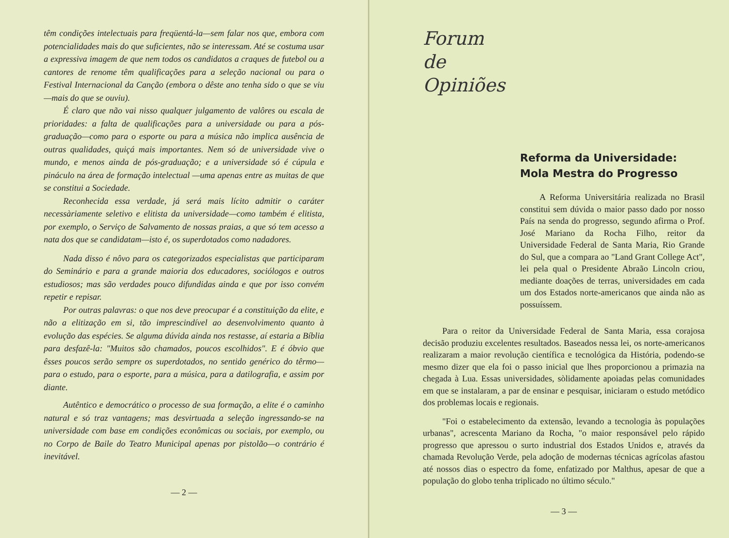têm condições intelectuais para freqüentá-la—sem falar nos que, embora com potencialidades mais do que suficientes, não se interessam. Até se costuma usar a expressiva imagem de que nem todos os candidatos a craques de futebol ou a cantores de renome têm qualificações para a seleção nacional ou para o Festival Internacional da Canção (embora o dêste ano tenha sido o que se viu—mais do que se ouviu).
É claro que não vai nisso qualquer julgamento de valôres ou escala de prioridades: a falta de qualificações para a universidade ou para a pós-graduação—como para o esporte ou para a música não implica ausência de outras qualidades, quiçá mais importantes. Nem só de universidade vive o mundo, e menos ainda de pós-graduação; e a universidade só é cúpula e pináculo na área de formação intelectual —uma apenas entre as muitas de que se constitui a Sociedade.
Reconhecida essa verdade, já será mais lícito admitir o caráter necessàriamente seletivo e elitista da universidade—como também é elitista, por exemplo, o Serviço de Salvamento de nossas praias, a que só tem acesso a nata dos que se candidatam—isto é, os superdotados como nadadores.
Nada disso é nôvo para os categorizados especialistas que participaram do Seminário e para a grande maioria dos educadores, sociólogos e outros estudiosos; mas são verdades pouco difundidas ainda e que por isso convém repetir e repisar.
Por outras palavras: o que nos deve preocupar é a constituição da elite, e não a elitização em si, tão imprescindível ao desenvolvimento quanto à evolução das espécies. Se alguma dúvida ainda nos restasse, aí estaria a Bíblia para desfazê-la: "Muitos são chamados, poucos escolhidos". E é óbvio que êsses poucos serão sempre os superdotados, no sentido genérico do têrmo—para o estudo, para o esporte, para a música, para a datilografia, e assim por diante.
Autêntico e democrático o processo de sua formação, a elite é o caminho natural e só traz vantagens; mas desvirtuada a seleção ingressando-se na universidade com base em condições econômicas ou sociais, por exemplo, ou no Corpo de Baile do Teatro Municipal apenas por pistolão—o contrário é inevitável.
— 2 —
Forum
de
Opiniões
Reforma da Universidade:
Mola Mestra do Progresso
A Reforma Universitária realizada no Brasil constitui sem dúvida o maior passo dado por nosso País na senda do progresso, segundo afirma o Prof. José Mariano da Rocha Filho, reitor da Universidade Federal de Santa Maria, Rio Grande do Sul, que a compara ao "Land Grant College Act", lei pela qual o Presidente Abraão Lincoln criou, mediante doações de terras, universidades em cada um dos Estados norte-americanos que ainda não as possuíssem.
Para o reitor da Universidade Federal de Santa Maria, essa corajosa decisão produziu excelentes resultados. Baseados nessa lei, os norte-americanos realizaram a maior revolução científica e tecnológica da História, podendo-se mesmo dizer que ela foi o passo inicial que lhes proporcionou a primazia na chegada à Lua. Essas universidades, sòlidamente apoiadas pelas comunidades em que se instalaram, a par de ensinar e pesquisar, iniciaram o estudo metódico dos problemas locais e regionais.
"Foi o estabelecimento da extensão, levando a tecnologia às populações urbanas", acrescenta Mariano da Rocha, "o maior responsável pelo rápido progresso que apressou o surto industrial dos Estados Unidos e, através da chamada Revolução Verde, pela adoção de modernas técnicas agrícolas afastou até nossos dias o espectro da fome, enfatizado por Malthus, apesar de que a população do globo tenha triplicado no último século."
— 3 —